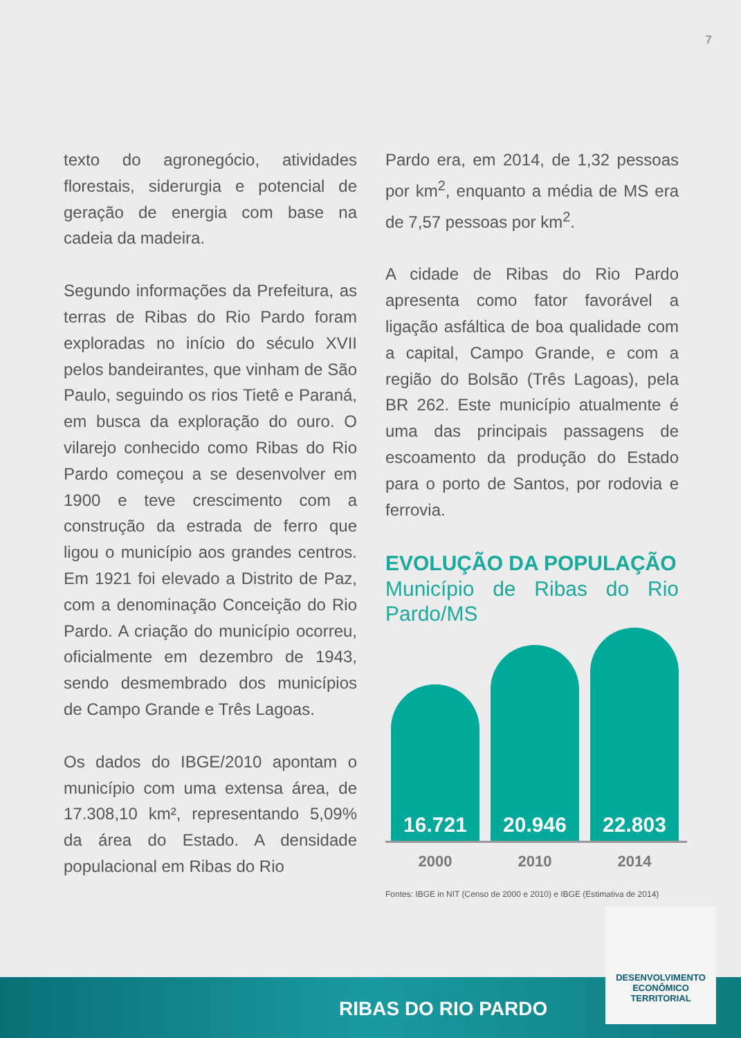7
texto do agronegócio, atividades florestais, siderurgia e potencial de geração de energia com base na cadeia da madeira.
Segundo informações da Prefeitura, as terras de Ribas do Rio Pardo foram exploradas no início do século XVII pelos bandeirantes, que vinham de São Paulo, seguindo os rios Tietê e Paraná, em busca da exploração do ouro. O vilarejo conhecido como Ribas do Rio Pardo começou a se desenvolver em 1900 e teve crescimento com a construção da estrada de ferro que ligou o município aos grandes centros. Em 1921 foi elevado a Distrito de Paz, com a denominação Conceição do Rio Pardo. A criação do município ocorreu, oficialmente em dezembro de 1943, sendo desmembrado dos municípios de Campo Grande e Três Lagoas.
Os dados do IBGE/2010 apontam o município com uma extensa área, de 17.308,10 km², representando 5,09% da área do Estado. A densidade populacional em Ribas do Rio
Pardo era, em 2014, de 1,32 pessoas por km<sup>2</sup>, enquanto a média de MS era de 7,57 pessoas por km<sup>2</sup>.
A cidade de Ribas do Rio Pardo apresenta como fator favorável a ligação asfáltica de boa qualidade com a capital, Campo Grande, e com a região do Bolsão (Três Lagoas), pela BR 262. Este município atualmente é uma das principais passagens de escoamento da produção do Estado para o porto de Santos, por rodovia e ferrovia.
EVOLUÇÃO DA POPULAÇÃO
Município de Ribas do Rio Pardo/MS
16.721
20.946
22.803
2000 2010 2014
Fontes: IBGE in NIT (Censo de 2000 e 2010) e IBGE (Estimativa de 2014)
RIBAS DO RIO PARDO
DESENVOLVIMENTO
ECONÔMICO
TERRITORIAL